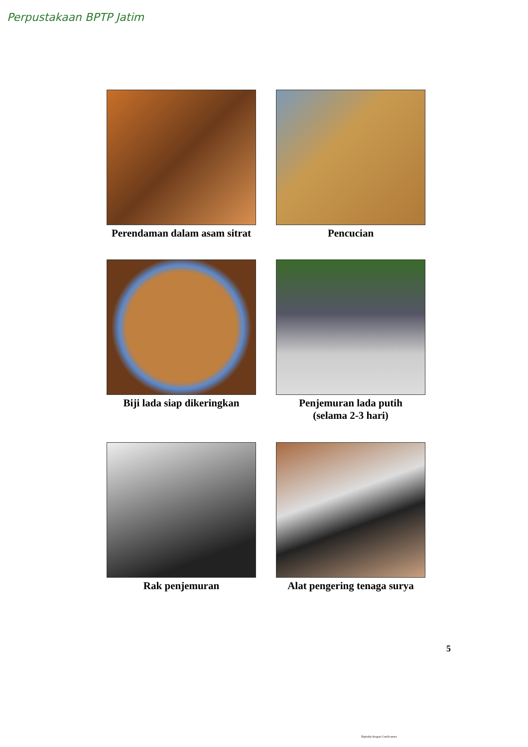Perpustakaan BPTP Jatim
Perendaman dalam asam sitrat
Pencucian
Biji lada siap dikeringkan
Penjemuran lada putih
(selama 2-3 hari)
Rak penjemuran
Alat pengering tenaga surya
5
Dipindai dengan CamScanner